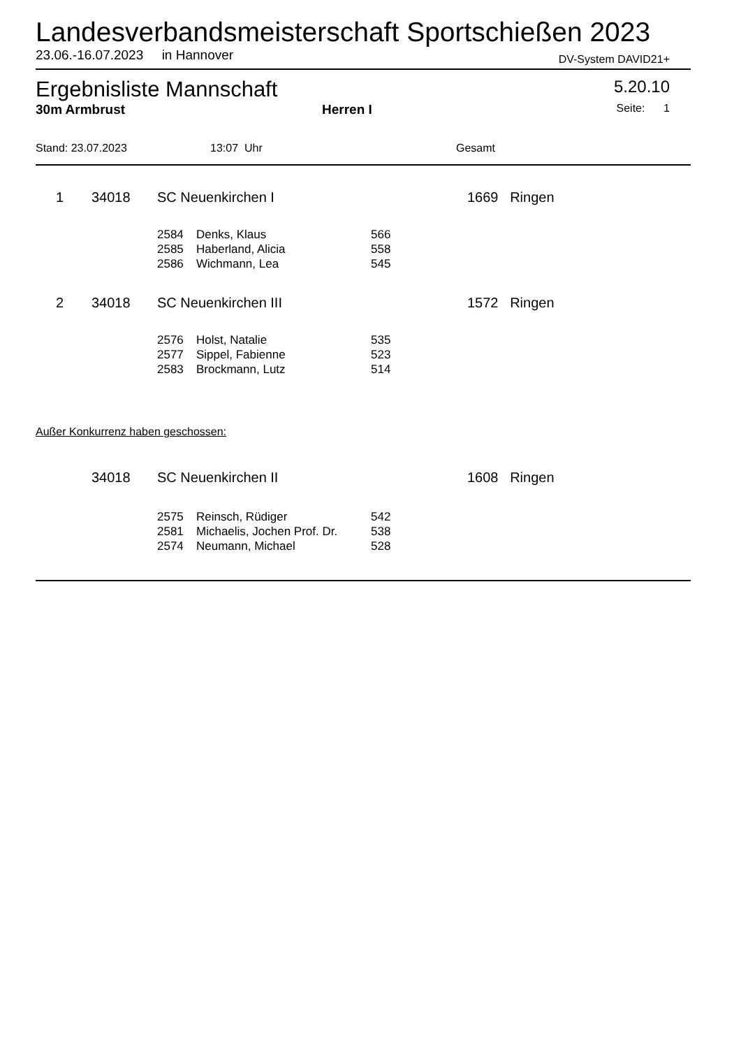Landesverbandsmeisterschaft Sportschießen 2023
23.06.-16.07.2023 in Hannover DV-System DAVID21+
Ergebnisliste Mannschaft 5.20.10
30m Armbrust Herren I Seite: 1
Stand: 23.07.2023 13:07 Uhr Gesamt
| 1 | | 34018 | SC Neuenkirchen I | | | 1669 Ringen |
| | | | 2584 | Denks, Klaus | 566 | |
| | | | 2585 | Haberland, Alicia | 558 | |
| | | | 2586 | Wichmann, Lea | 545 | |
| 2 | | 34018 | SC Neuenkirchen III | | | 1572 Ringen |
| | | | 2576 | Holst, Natalie | 535 | |
| | | | 2577 | Sippel, Fabienne | 523 | |
| | | | 2583 | Brockmann, Lutz | 514 | |
Außer Konkurrenz haben geschossen:
| | 34018 | SC Neuenkirchen II | | | 1608 Ringen |
| | | 2575 | Reinsch, Rüdiger | 542 | |
| | | 2581 | Michaelis, Jochen Prof. Dr. | 538 | |
| | | 2574 | Neumann, Michael | 528 | |